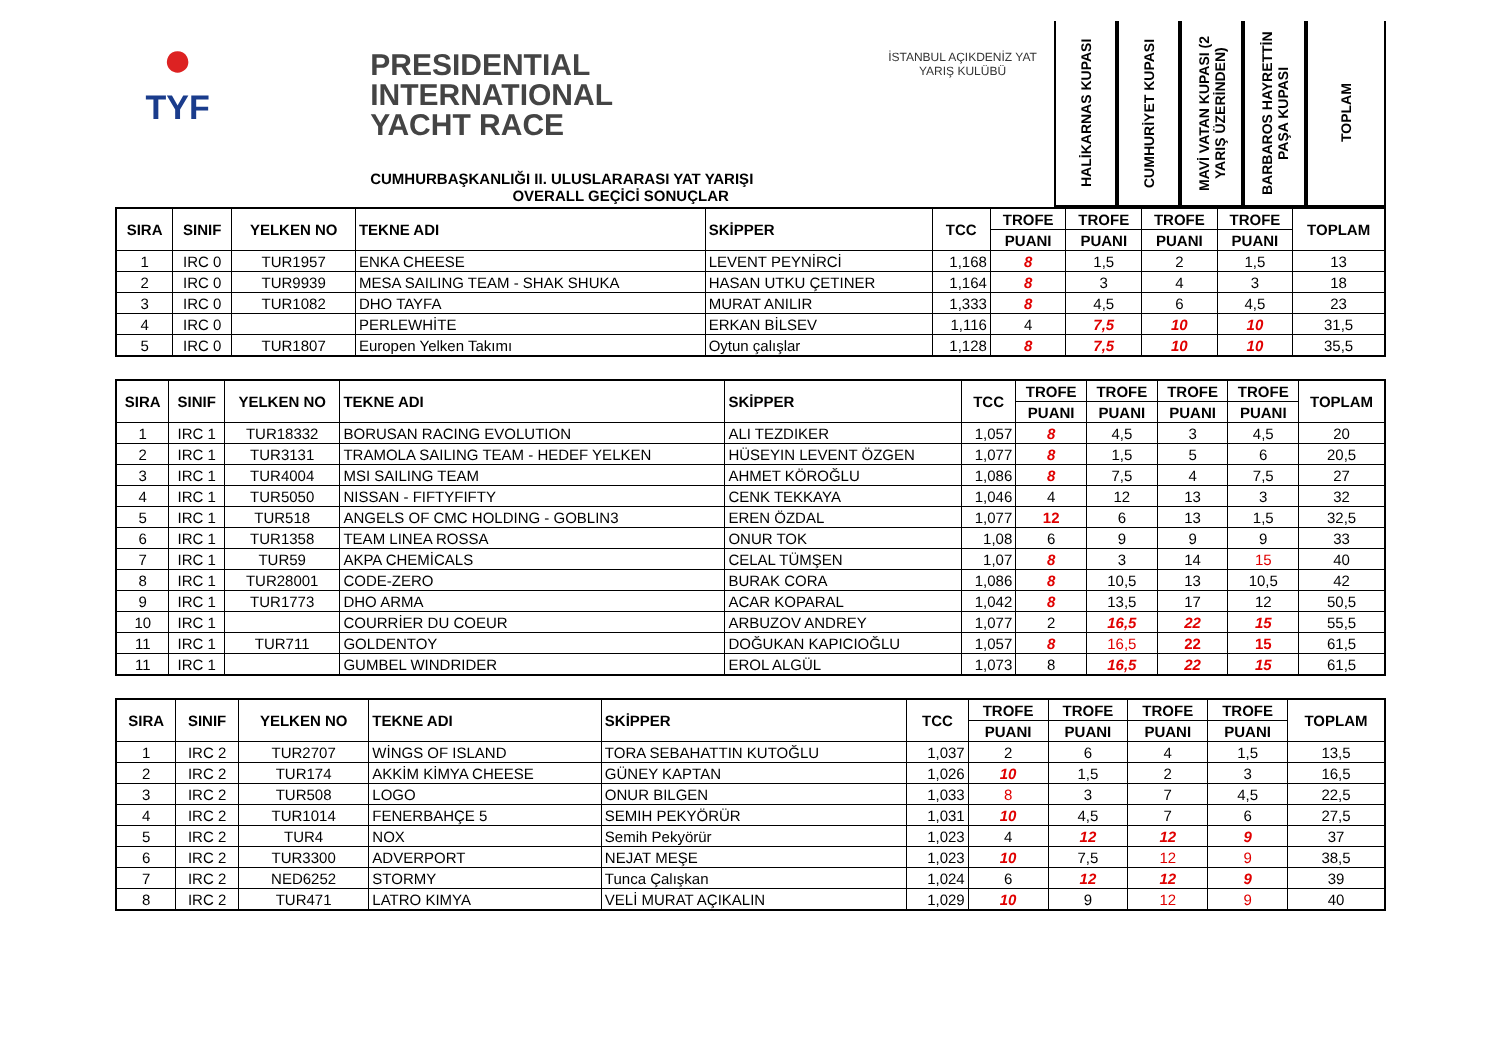●
TYF
PRESIDENTIAL
INTERNATIONAL
YACHT RACE
CUMHURBAŞKANLIĞI II. ULUSLARARASI YAT YARIŞI
OVERALL GEÇİCİ SONUÇLAR
İSTANBUL AÇIKDENİZ YAT YARIŞ KULÜBÜ
HALİKARNAS KUPASI
CUMHURİYET KUPASI
MAVİ VATAN KUPASI (2 YARIŞ ÜZERİNDEN)
BARBAROS HAYRETTİN PAŞA KUPASI
TOPLAM
| SIRA | SINIF | YELKEN NO | TEKNE ADI | SKİPPER | TCC | TROFE | TROFE | TROFE | TROFE | TOPLAM |
| --- | --- | --- | --- | --- | --- | --- | --- | --- | --- | --- |
| | | | | | | PUANI | PUANI | PUANI | PUANI | |
| 1 | IRC 0 | TUR1957 | ENKA CHEESE | LEVENT PEYNİRCİ | 1,168 | 8 | 1,5 | 2 | 1,5 | 13 |
| 2 | IRC 0 | TUR9939 | MESA SAILING TEAM - SHAK SHUKA | HASAN UTKU ÇETINER | 1,164 | 8 | 3 | 4 | 3 | 18 |
| 3 | IRC 0 | TUR1082 | DHO TAYFA | MURAT ANILIR | 1,333 | 8 | 4,5 | 6 | 4,5 | 23 |
| 4 | IRC 0 | | PERLEWHİTE | ERKAN BİLSEV | 1,116 | 4 | 7,5 | 10 | 10 | 31,5 |
| 5 | IRC 0 | TUR1807 | Europen Yelken Takımı | Oytun çalışlar | 1,128 | 8 | 7,5 | 10 | 10 | 35,5 |
| SIRA | SINIF | YELKEN NO | TEKNE ADI | SKİPPER | TCC | TROFE | TROFE | TROFE | TROFE | TOPLAM |
| --- | --- | --- | --- | --- | --- | --- | --- | --- | --- | --- |
| | | | | | | PUANI | PUANI | PUANI | PUANI | |
| 1 | IRC 1 | TUR18332 | BORUSAN RACING EVOLUTION | ALI TEZDIKER | 1,057 | 8 | 4,5 | 3 | 4,5 | 20 |
| 2 | IRC 1 | TUR3131 | TRAMOLA SAILING TEAM - HEDEF YELKEN | HÜSEYIN LEVENT ÖZGEN | 1,077 | 8 | 1,5 | 5 | 6 | 20,5 |
| 3 | IRC 1 | TUR4004 | MSI SAILING TEAM | AHMET KÖROĞLU | 1,086 | 8 | 7,5 | 4 | 7,5 | 27 |
| 4 | IRC 1 | TUR5050 | NISSAN - FIFTYFIFTY | CENK TEKKAYA | 1,046 | 4 | 12 | 13 | 3 | 32 |
| 5 | IRC 1 | TUR518 | ANGELS OF CMC HOLDING - GOBLIN3 | EREN ÖZDAL | 1,077 | 12 | 6 | 13 | 1,5 | 32,5 |
| 6 | IRC 1 | TUR1358 | TEAM LINEA ROSSA | ONUR TOK | 1,08 | 6 | 9 | 9 | 9 | 33 |
| 7 | IRC 1 | TUR59 | AKPA CHEMİCALS | CELAL TÜMŞEN | 1,07 | 8 | 3 | 14 | 15 | 40 |
| 8 | IRC 1 | TUR28001 | CODE-ZERO | BURAK CORA | 1,086 | 8 | 10,5 | 13 | 10,5 | 42 |
| 9 | IRC 1 | TUR1773 | DHO ARMA | ACAR KOPARAL | 1,042 | 8 | 13,5 | 17 | 12 | 50,5 |
| 10 | IRC 1 | | COURRİER DU COEUR | ARBUZOV ANDREY | 1,077 | 2 | 16,5 | 22 | 15 | 55,5 |
| 11 | IRC 1 | TUR711 | GOLDENTOY | DOĞUKAN KAPICIOĞLU | 1,057 | 8 | 16,5 | 22 | 15 | 61,5 |
| 11 | IRC 1 | | GUMBEL WINDRIDER | EROL ALGÜL | 1,073 | 8 | 16,5 | 22 | 15 | 61,5 |
| SIRA | SINIF | YELKEN NO | TEKNE ADI | SKİPPER | TCC | TROFE | TROFE | TROFE | TROFE | TOPLAM |
| --- | --- | --- | --- | --- | --- | --- | --- | --- | --- | --- |
| | | | | | | PUANI | PUANI | PUANI | PUANI | |
| 1 | IRC 2 | TUR2707 | WİNGS OF ISLAND | TORA SEBAHATTIN KUTOĞLU | 1,037 | 2 | 6 | 4 | 1,5 | 13,5 |
| 2 | IRC 2 | TUR174 | AKKİM KİMYA CHEESE | GÜNEY KAPTAN | 1,026 | 10 | 1,5 | 2 | 3 | 16,5 |
| 3 | IRC 2 | TUR508 | LOGO | ONUR BILGEN | 1,033 | 8 | 3 | 7 | 4,5 | 22,5 |
| 4 | IRC 2 | TUR1014 | FENERBAHÇE 5 | SEMIH PEKYÖRÜR | 1,031 | 10 | 4,5 | 7 | 6 | 27,5 |
| 5 | IRC 2 | TUR4 | NOX | Semih Pekyörür | 1,023 | 4 | 12 | 12 | 9 | 37 |
| 6 | IRC 2 | TUR3300 | ADVERPORT | NEJAT MEŞE | 1,023 | 10 | 7,5 | 12 | 9 | 38,5 |
| 7 | IRC 2 | NED6252 | STORMY | Tunca Çalışkan | 1,024 | 6 | 12 | 12 | 9 | 39 |
| 8 | IRC 2 | TUR471 | LATRO KIMYA | VELİ MURAT AÇIKALIN | 1,029 | 10 | 9 | 12 | 9 | 40 |